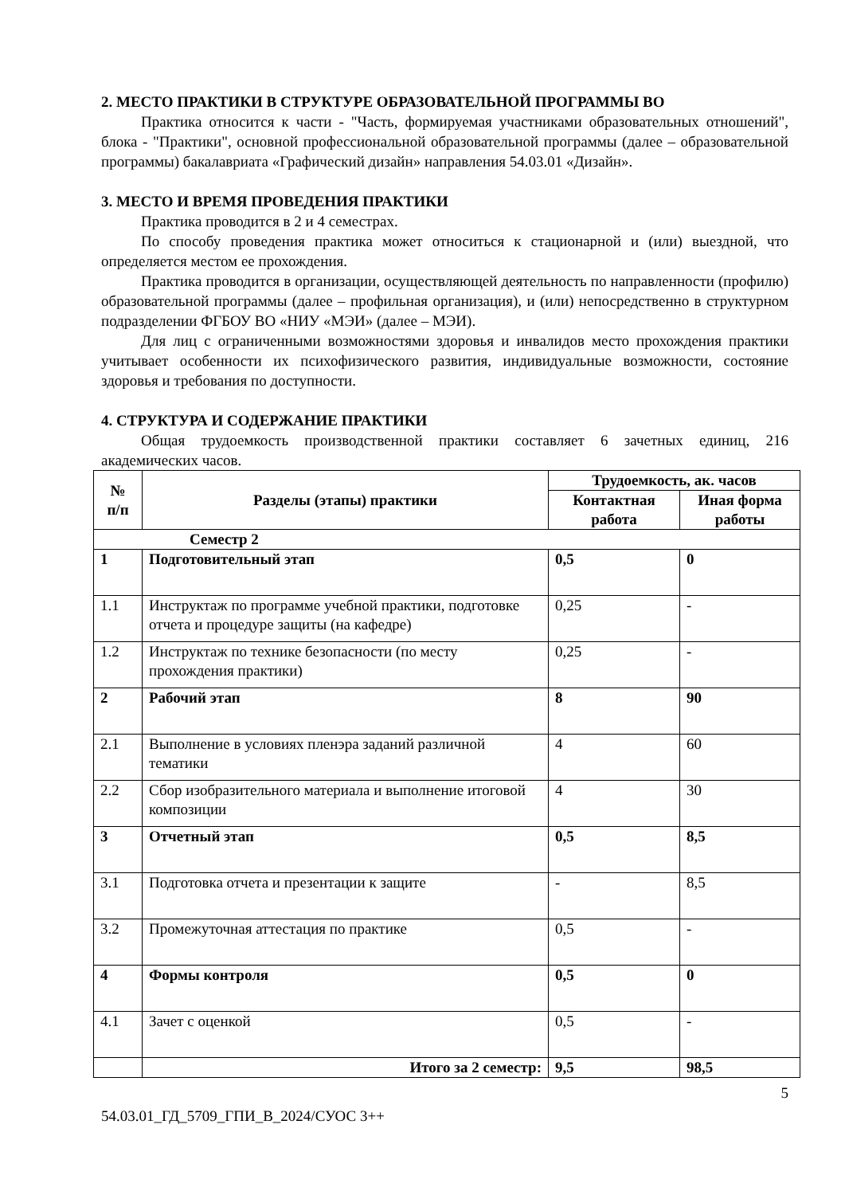2. МЕСТО ПРАКТИКИ В СТРУКТУРЕ ОБРАЗОВАТЕЛЬНОЙ ПРОГРАММЫ ВО
Практика относится к части - "Часть, формируемая участниками образовательных отношений", блока - "Практики", основной профессиональной образовательной программы (далее – образовательной программы) бакалавриата «Графический дизайн» направления 54.03.01 «Дизайн».
3. МЕСТО И ВРЕМЯ ПРОВЕДЕНИЯ ПРАКТИКИ
Практика проводится в 2 и 4 семестрах.
По способу проведения практика может относиться к стационарной и (или) выездной, что определяется местом ее прохождения.
Практика проводится в организации, осуществляющей деятельность по направленности (профилю) образовательной программы (далее – профильная организация), и (или) непосредственно в структурном подразделении ФГБОУ ВО «НИУ «МЭИ» (далее – МЭИ).
Для лиц с ограниченными возможностями здоровья и инвалидов место прохождения практики учитывает особенности их психофизического развития, индивидуальные возможности, состояние здоровья и требования по доступности.
4. СТРУКТУРА И СОДЕРЖАНИЕ ПРАКТИКИ
Общая трудоемкость производственной практики составляет 6 зачетных единиц, 216 академических часов.
| № п/п | Разделы (этапы) практики | Трудоемкость, ак. часов | |
| --- | --- | --- | --- |
| | | Контактная работа | Иная форма работы |
| Семестр 2 | | | |
| 1 | Подготовительный этап | 0,5 | 0 |
| 1.1 | Инструктаж по программе учебной практики, подготовке отчета и процедуре защиты (на кафедре) | 0,25 | - |
| 1.2 | Инструктаж по технике безопасности (по месту прохождения практики) | 0,25 | - |
| 2 | Рабочий этап | 8 | 90 |
| 2.1 | Выполнение в условиях пленэра заданий различной тематики | 4 | 60 |
| 2.2 | Сбор изобразительного материала и выполнение итоговой композиции | 4 | 30 |
| 3 | Отчетный этап | 0,5 | 8,5 |
| 3.1 | Подготовка отчета и презентации к защите | - | 8,5 |
| 3.2 | Промежуточная аттестация по практике | 0,5 | - |
| 4 | Формы контроля | 0,5 | 0 |
| 4.1 | Зачет с оценкой | 0,5 | - |
| | Итого за 2 семестр: | 9,5 | 98,5 |
5
54.03.01_ГД_5709_ГПИ_В_2024/СУОС 3++